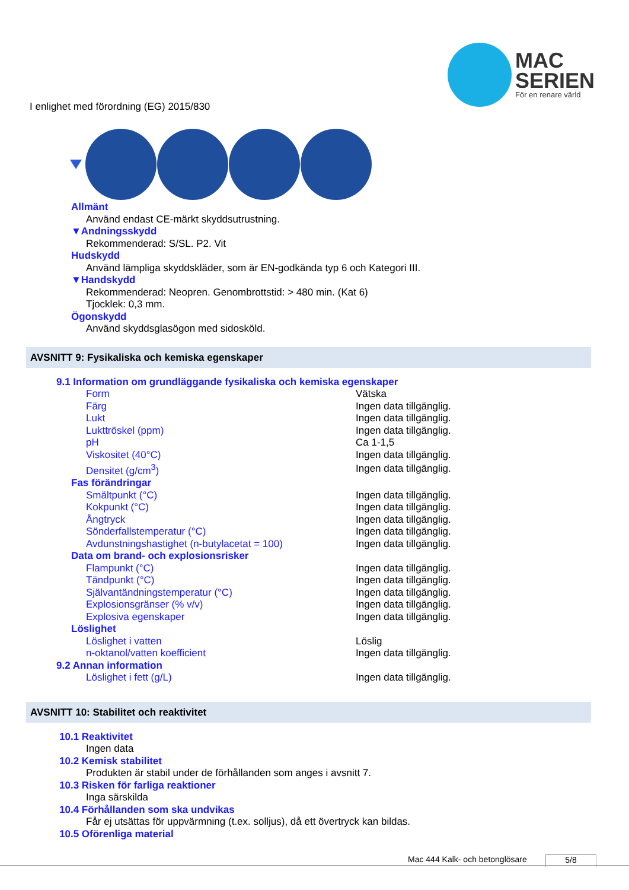MAC
SERIEN
För en renare värld
I enlighet med förordning (EG) 2015/830
Allmänt
Använd endast CE-märkt skyddsutrustning.
▼Andningsskydd
Rekommenderad: S/SL. P2. Vit
Hudskydd
Använd lämpliga skyddskläder, som är EN-godkända typ 6 och Kategori III.
▼Handskydd
Rekommenderad: Neopren. Genombrottstid: > 480 min. (Kat 6)
Tjocklek: 0,3 mm.
Ögonskydd
Använd skyddsglasögon med sidosköld.
AVSNITT 9: Fysikaliska och kemiska egenskaper
| 9.1 Information om grundläggande fysikaliska och kemiska egenskaper | |
| Form | Vätska |
| Färg | Ingen data tillgänglig. |
| Lukt | Ingen data tillgänglig. |
| Lukttröskel (ppm) | Ingen data tillgänglig. |
| pH | Ca 1-1,5 |
| Viskositet (40°C) | Ingen data tillgänglig. |
| Densitet (g/cm<sup>3</sup>) | Ingen data tillgänglig. |
| Fas förändringar | |
| Smältpunkt (°C) | Ingen data tillgänglig. |
| Kokpunkt (°C) | Ingen data tillgänglig. |
| Ångtryck | Ingen data tillgänglig. |
| Sönderfallstemperatur (°C) | Ingen data tillgänglig. |
| Avdunstningshastighet (n-butylacetat = 100) | Ingen data tillgänglig. |
| Data om brand- och explosionsrisker | |
| Flampunkt (°C) | Ingen data tillgänglig. |
| Tändpunkt (°C) | Ingen data tillgänglig. |
| Självantändningstemperatur (°C) | Ingen data tillgänglig. |
| Explosionsgränser (% v/v) | Ingen data tillgänglig. |
| Explosiva egenskaper | Ingen data tillgänglig. |
| Löslighet | |
| Löslighet i vatten | Löslig |
| n-oktanol/vatten koefficient | Ingen data tillgänglig. |
| 9.2 Annan information | |
| Löslighet i fett (g/L) | Ingen data tillgänglig. |
AVSNITT 10: Stabilitet och reaktivitet
10.1 Reaktivitet
Ingen data
10.2 Kemisk stabilitet
Produkten är stabil under de förhållanden som anges i avsnitt 7.
10.3 Risken för farliga reaktioner
Inga särskilda
10.4 Förhållanden som ska undvikas
Får ej utsättas för uppvärmning (t.ex. solljus), då ett övertryck kan bildas.
10.5 Oförenliga material
Mac 444 Kalk- och betonglösare 5/8